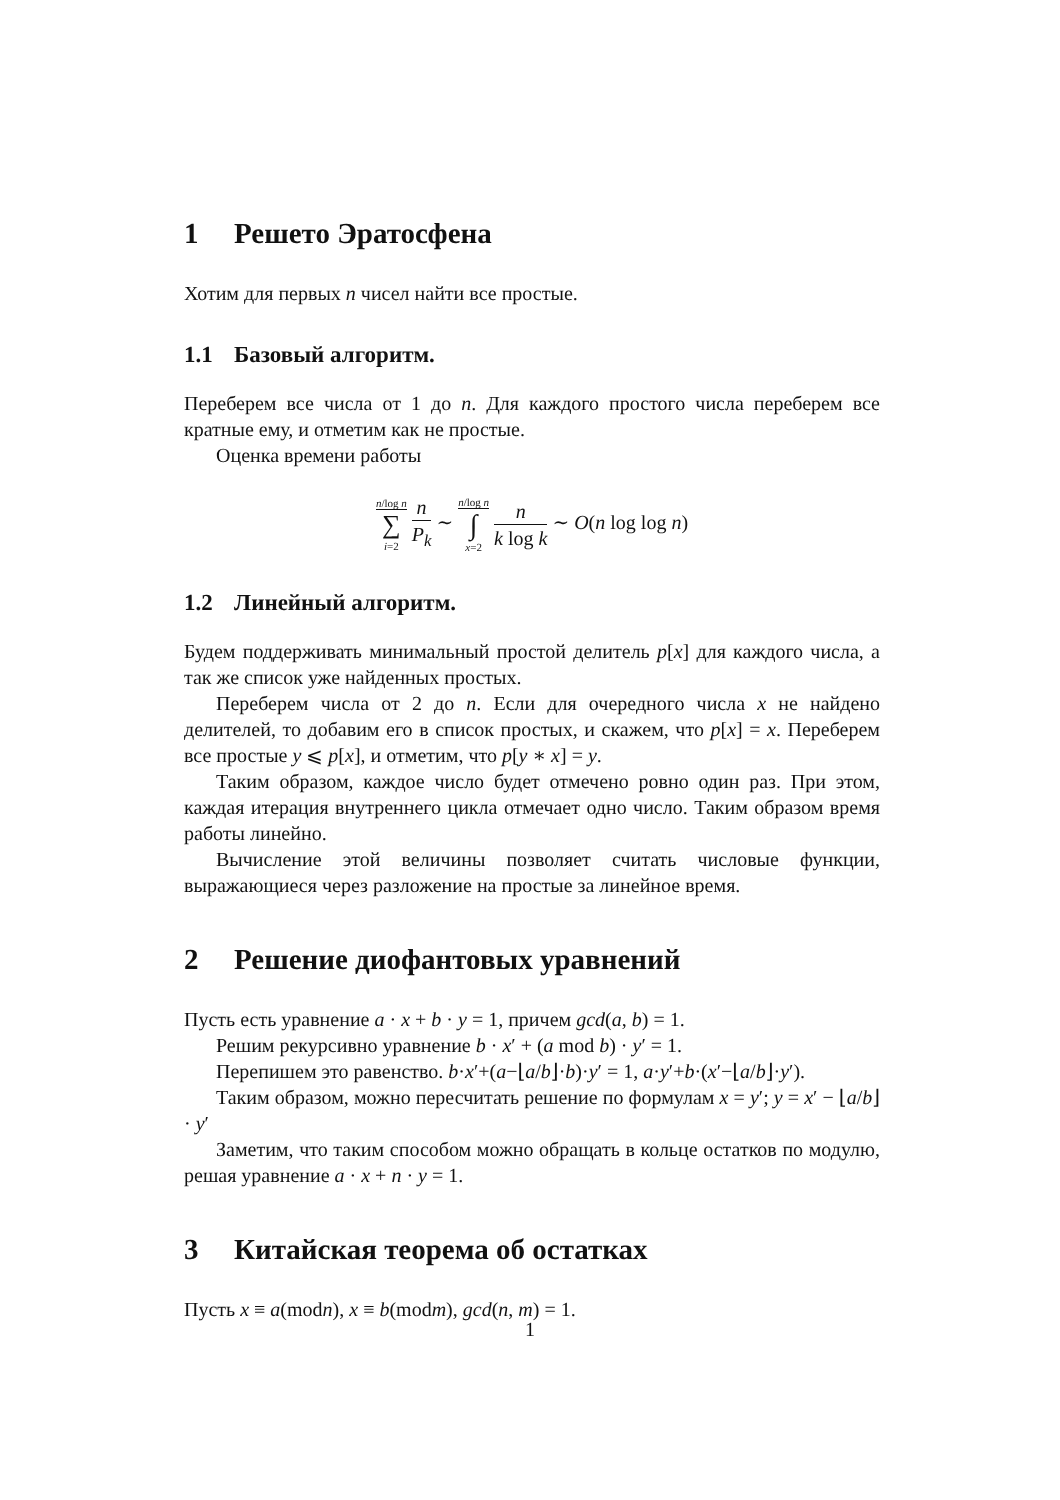1 Решето Эратосфена
Хотим для первых n чисел найти все простые.
1.1 Базовый алгоритм.
Переберем все числа от 1 до n. Для каждого простого числа переберем все кратные ему, и отметим как не простые.
Оценка времени работы
n/log n ∑ i=2 n P<sub>k</sub> ∼ n/log n ∫ x=2 n k log k ∼ O(n log log n)
1.2 Линейный алгоритм.
Будем поддерживать минимальный простой делитель p[x] для каждого числа, а так же список уже найденных простых.
Переберем числа от 2 до n. Если для очередного числа x не найдено делителей, то добавим его в список простых, и скажем, что p[x] = x. Переберем все простые y ⩽ p[x], и отметим, что p[y ∗ x] = y.
Таким образом, каждое число будет отмечено ровно один раз. При этом, каждая итерация внутреннего цикла отмечает одно число. Таким образом время работы линейно.
Вычисление этой величины позволяет считать числовые функции, выражающиеся через разложение на простые за линейное время.
2 Решение диофантовых уравнений
Пусть есть уравнение a · x + b · y = 1, причем gcd(a, b) = 1.
Решим рекурсивно уравнение b · x′ + (a mod b) · y′ = 1.
Перепишем это равенство. b·x′+(a−⌊a/b⌋·b)·y′ = 1, a·y′+b·(x′−⌊a/b⌋·y′).
Таким образом, можно пересчитать решение по формулам x = y′; y = x′ − ⌊a/b⌋ · y′
Заметим, что таким способом можно обращать в кольце остатков по модулю, решая уравнение a · x + n · y = 1.
3 Китайская теорема об остатках
Пусть x ≡ a(modn), x ≡ b(modm), gcd(n, m) = 1.
1